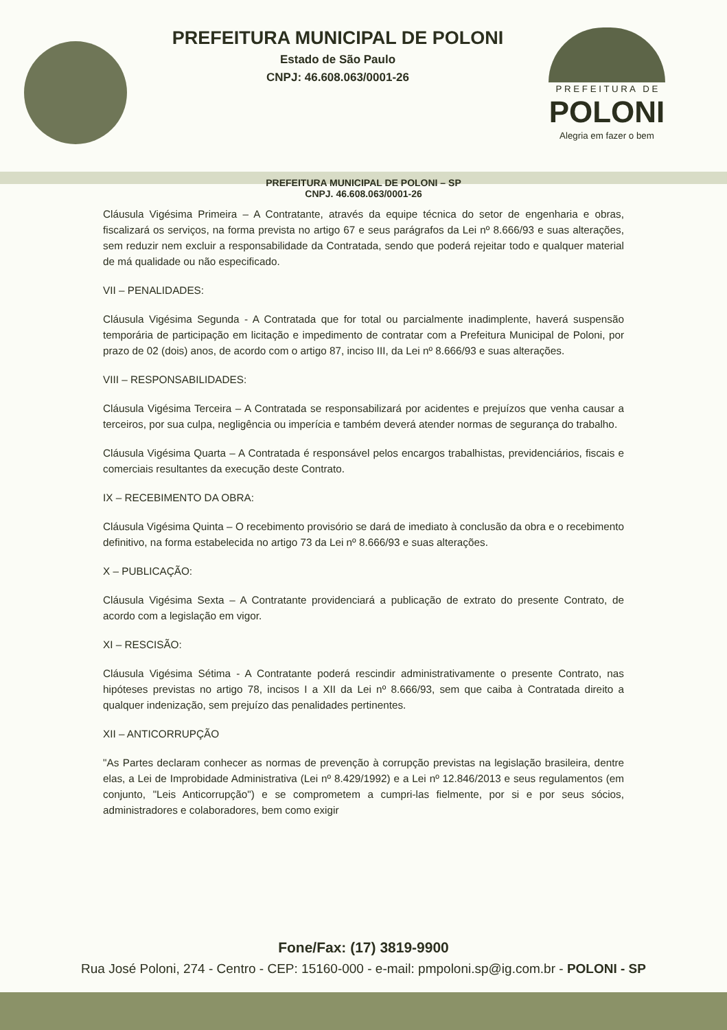PREFEITURA MUNICIPAL DE POLONI
Estado de São Paulo
CNPJ: 46.608.063/0001-26
P R E F E I T U R A D E
POLONI
Alegria em fazer o bem
PREFEITURA MUNICIPAL DE POLONI – SP
CNPJ. 46.608.063/0001-26
Cláusula Vigésima Primeira – A Contratante, através da equipe técnica do setor de engenharia e obras, fiscalizará os serviços, na forma prevista no artigo 67 e seus parágrafos da Lei nº 8.666/93 e suas alterações, sem reduzir nem excluir a responsabilidade da Contratada, sendo que poderá rejeitar todo e qualquer material de má qualidade ou não especificado.
VII – PENALIDADES:
Cláusula Vigésima Segunda - A Contratada que for total ou parcialmente inadimplente, haverá suspensão temporária de participação em licitação e impedimento de contratar com a Prefeitura Municipal de Poloni, por prazo de 02 (dois) anos, de acordo com o artigo 87, inciso III, da Lei nº 8.666/93 e suas alterações.
VIII – RESPONSABILIDADES:
Cláusula Vigésima Terceira – A Contratada se responsabilizará por acidentes e prejuízos que venha causar a terceiros, por sua culpa, negligência ou imperícia e também deverá atender normas de segurança do trabalho.
Cláusula Vigésima Quarta – A Contratada é responsável pelos encargos trabalhistas, previdenciários, fiscais e comerciais resultantes da execução deste Contrato.
IX – RECEBIMENTO DA OBRA:
Cláusula Vigésima Quinta – O recebimento provisório se dará de imediato à conclusão da obra e o recebimento definitivo, na forma estabelecida no artigo 73 da Lei nº 8.666/93 e suas alterações.
X – PUBLICAÇÃO:
Cláusula Vigésima Sexta – A Contratante providenciará a publicação de extrato do presente Contrato, de acordo com a legislação em vigor.
XI – RESCISÃO:
Cláusula Vigésima Sétima - A Contratante poderá rescindir administrativamente o presente Contrato, nas hipóteses previstas no artigo 78, incisos I a XII da Lei nº 8.666/93, sem que caiba à Contratada direito a qualquer indenização, sem prejuízo das penalidades pertinentes.
XII – ANTICORRUPÇÃO
"As Partes declaram conhecer as normas de prevenção à corrupção previstas na legislação brasileira, dentre elas, a Lei de Improbidade Administrativa (Lei nº 8.429/1992) e a Lei nº 12.846/2013 e seus regulamentos (em conjunto, "Leis Anticorrupção") e se comprometem a cumpri-las fielmente, por si e por seus sócios, administradores e colaboradores, bem como exigir
Fone/Fax: (17) 3819-9900
Rua José Poloni, 274 - Centro - CEP: 15160-000 - e-mail: pmpoloni.sp@ig.com.br - POLONI - SP